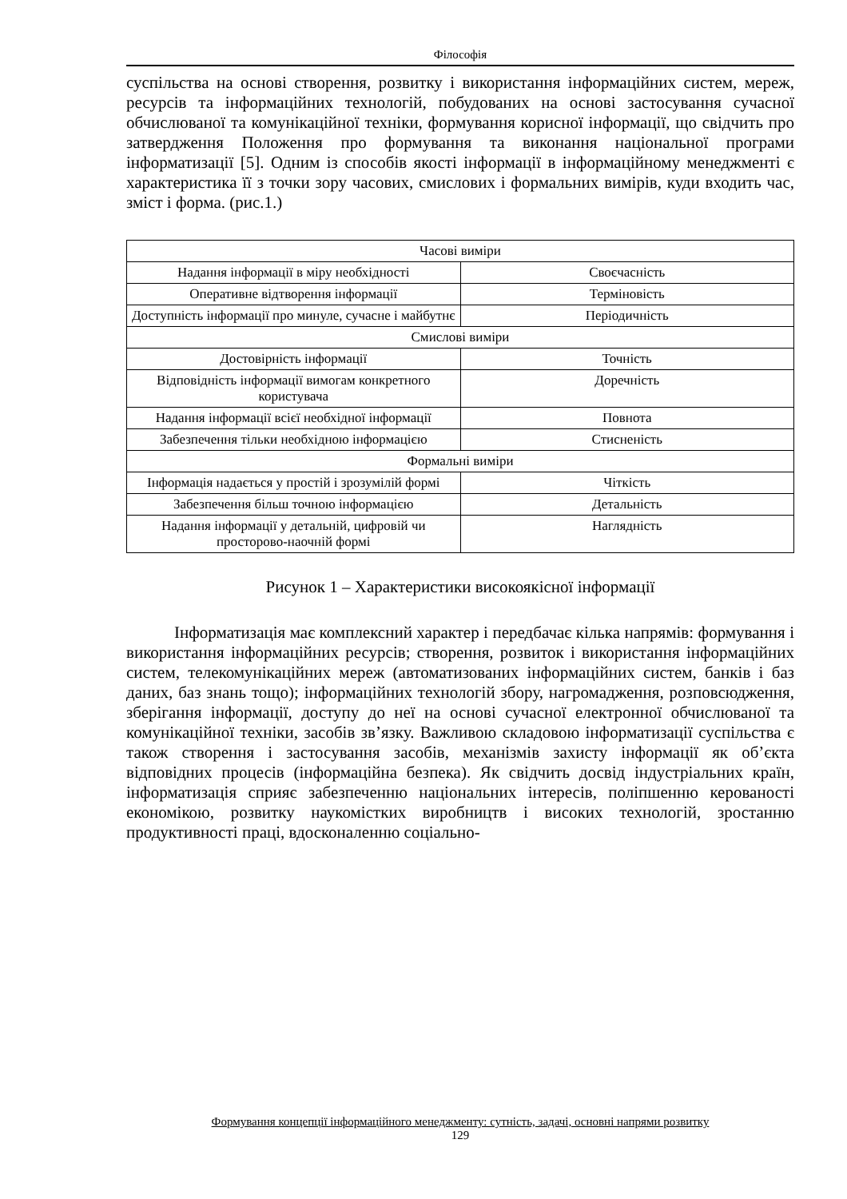Філософія
суспільства на основі створення, розвитку і використання інформаційних систем, мереж, ресурсів та інформаційних технологій, побудованих на основі застосування сучасної обчислюваної та комунікаційної техніки, формування корисної інформації, що свідчить про затвердження Положення про формування та виконання національної програми інформатизації [5]. Одним із способів якості інформації в інформаційному менеджменті є характеристика її з точки зору часових, смислових і формальних вимірів, куди входить час, зміст і форма. (рис.1.)
| Часові виміри | |
| Надання інформації в міру необхідності | Своєчасність |
| Оперативне відтворення інформації | Терміновість |
| Доступність інформації про минуле, сучасне і майбутнє | Періодичність |
| Смислові виміри | |
| Достовірність інформації | Точність |
| Відповідність інформації вимогам конкретного користувача | Доречність |
| Надання інформації всієї необхідної інформації | Повнота |
| Забезпечення тільки необхідною інформацією | Стисненість |
| Формальні виміри | |
| Інформація надається у простій і зрозумілій формі | Чіткість |
| Забезпечення більш точною інформацією | Детальність |
| Надання інформації у детальній, цифровій чи просторово-наочній формі | Наглядність |
Рисунок 1 – Характеристики високоякісної інформації
Інформатизація має комплексний характер і передбачає кілька напрямів: формування і використання інформаційних ресурсів; створення, розвиток і використання інформаційних систем, телекомунікаційних мереж (автоматизованих інформаційних систем, банків і баз даних, баз знань тощо); інформаційних технологій збору, нагромадження, розповсюдження, зберігання інформації, доступу до неї на основі сучасної електронної обчислюваної та комунікаційної техніки, засобів зв’язку. Важливою складовою інформатизації суспільства є також створення і застосування засобів, механізмів захисту інформації як об’єкта відповідних процесів (інформаційна безпека). Як свідчить досвід індустріальних країн, інформатизація сприяє забезпеченню національних інтересів, поліпшенню керованості економікою, розвитку наукомістких виробництв і високих технологій, зростанню продуктивності праці, вдосконаленню соціально-
Формування концепції інформаційного менеджменту: сутність, задачі, основні напрями розвитку
129